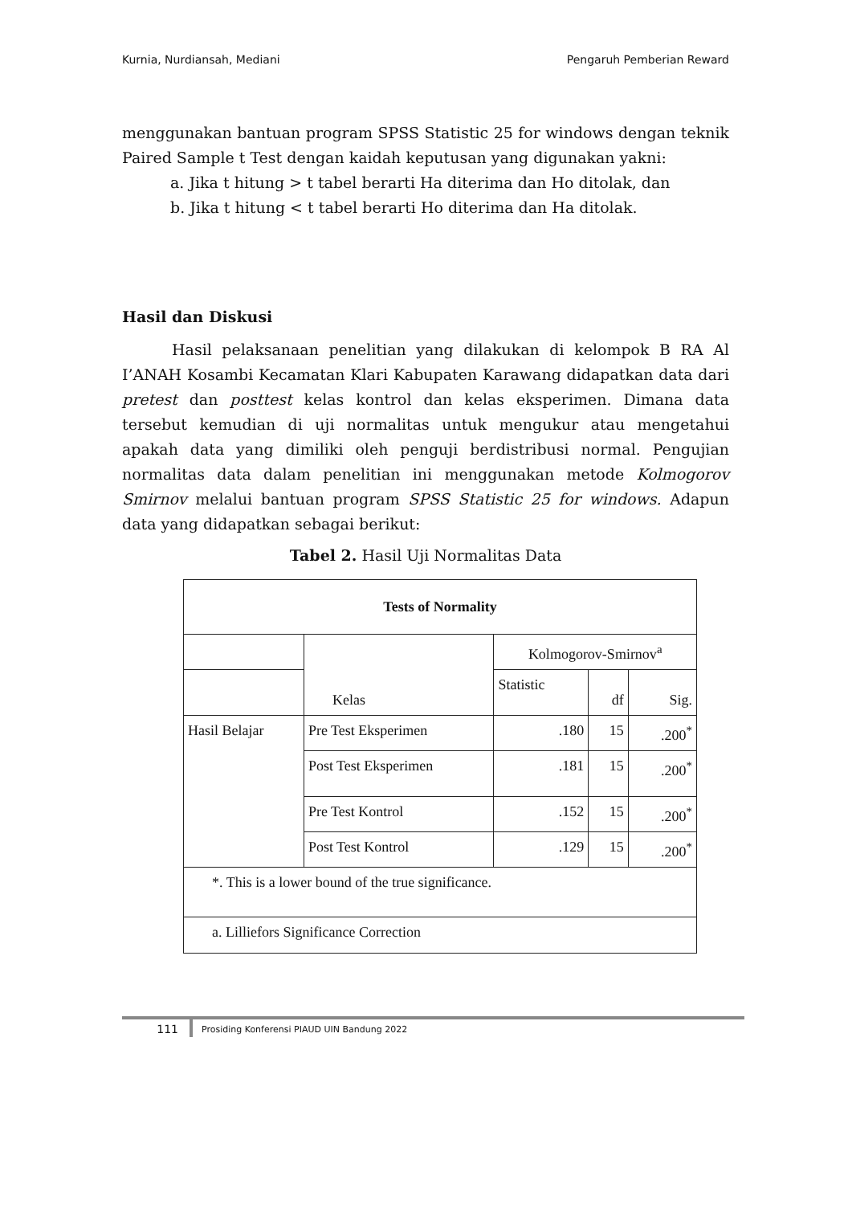Kurnia, Nurdiansah, Mediani Pengaruh Pemberian Reward
menggunakan bantuan program SPSS Statistic 25 for windows dengan teknik Paired Sample t Test dengan kaidah keputusan yang digunakan yakni:
a. Jika t hitung > t tabel berarti Ha diterima dan Ho ditolak, dan
b. Jika t hitung < t tabel berarti Ho diterima dan Ha ditolak.
Hasil dan Diskusi
Hasil pelaksanaan penelitian yang dilakukan di kelompok B RA Al I’ANAH Kosambi Kecamatan Klari Kabupaten Karawang didapatkan data dari pretest dan posttest kelas kontrol dan kelas eksperimen. Dimana data tersebut kemudian di uji normalitas untuk mengukur atau mengetahui apakah data yang dimiliki oleh penguji berdistribusi normal. Pengujian normalitas data dalam penelitian ini menggunakan metode Kolmogorov Smirnov melalui bantuan program SPSS Statistic 25 for windows. Adapun data yang didapatkan sebagai berikut:
Tabel 2. Hasil Uji Normalitas Data
| Tests of Normality | | | | |
| --- | --- | --- | --- | --- |
| | Kelas | Kolmogorov-Smirnov<sup>a</sup> | | |
| | | Statistic | df | Sig. |
| Hasil Belajar | Pre Test Eksperimen | .180 | 15 | .200<sup>*</sup> |
| | Post Test Eksperimen | .181 | 15 | .200<sup>*</sup> |
| | Pre Test Kontrol | .152 | 15 | .200<sup>*</sup> |
| | Post Test Kontrol | .129 | 15 | .200<sup>*</sup> |
| *. This is a lower bound of the true significance. | | | | |
| a. Lilliefors Significance Correction | | | | |
111 Prosiding Konferensi PIAUD UIN Bandung 2022